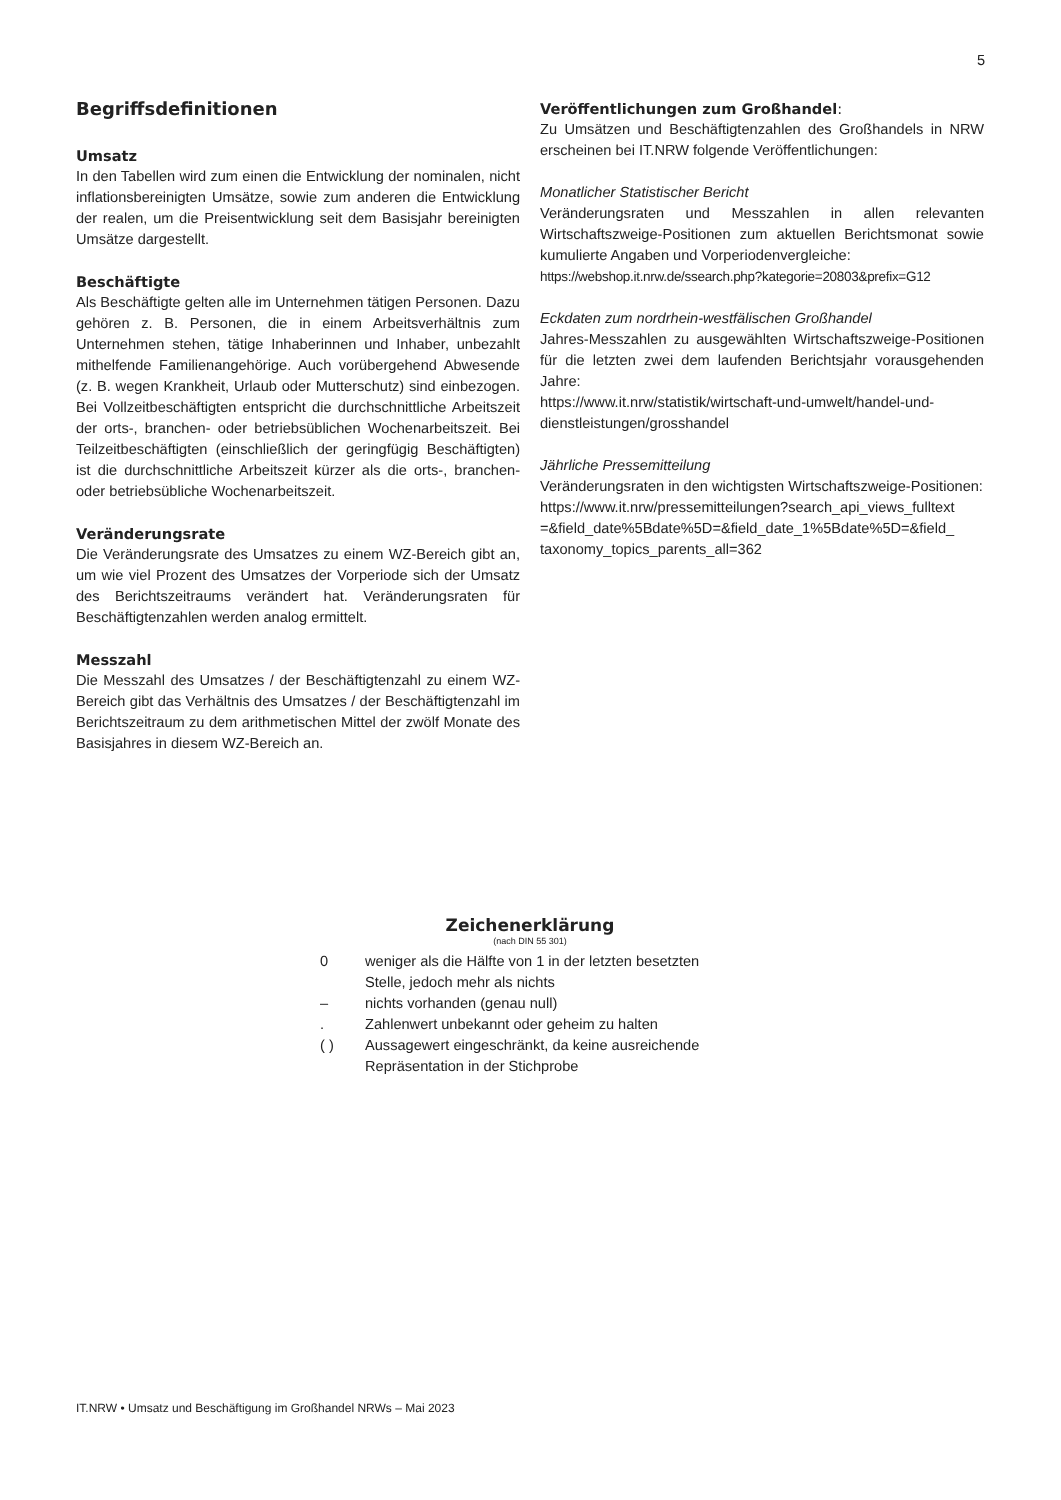5
Begriffsdefinitionen
Umsatz
In den Tabellen wird zum einen die Entwicklung der nominalen, nicht inflationsbereinigten Umsätze, sowie zum anderen die Entwicklung der realen, um die Preisentwicklung seit dem Basisjahr bereinigten Umsätze dargestellt.
Beschäftigte
Als Beschäftigte gelten alle im Unternehmen tätigen Personen. Dazu gehören z. B. Personen, die in einem Arbeitsverhältnis zum Unternehmen stehen, tätige Inhaberinnen und Inhaber, unbezahlt mithelfende Familienangehörige. Auch vorübergehend Abwesende (z. B. wegen Krankheit, Urlaub oder Mutterschutz) sind einbezogen. Bei Vollzeitbeschäftigten entspricht die durchschnittliche Arbeitszeit der orts-, branchen- oder betriebsüblichen Wochenarbeitszeit. Bei Teilzeitbeschäftigten (einschließlich der geringfügig Beschäftigten) ist die durchschnittliche Arbeitszeit kürzer als die orts-, branchen- oder betriebsübliche Wochenarbeitszeit.
Veränderungsrate
Die Veränderungsrate des Umsatzes zu einem WZ-Bereich gibt an, um wie viel Prozent des Umsatzes der Vorperiode sich der Umsatz des Berichtszeitraums verändert hat. Veränderungsraten für Beschäftigtenzahlen werden analog ermittelt.
Messzahl
Die Messzahl des Umsatzes / der Beschäftigtenzahl zu einem WZ-Bereich gibt das Verhältnis des Umsatzes / der Beschäftigtenzahl im Berichtszeitraum zu dem arithmetischen Mittel der zwölf Monate des Basisjahres in diesem WZ-Bereich an.
Veröffentlichungen zum Großhandel:
Zu Umsätzen und Beschäftigtenzahlen des Großhandels in NRW erscheinen bei IT.NRW folgende Veröffentlichungen:
Monatlicher Statistischer Bericht
Veränderungsraten und Messzahlen in allen relevanten Wirtschaftszweige-Positionen zum aktuellen Berichtsmonat sowie kumulierte Angaben und Vorperiodenvergleiche:
https://webshop.it.nrw.de/ssearch.php?kategorie=20803&prefix=G12
Eckdaten zum nordrhein-westfälischen Großhandel
Jahres-Messzahlen zu ausgewählten Wirtschaftszweige-Positionen für die letzten zwei dem laufenden Berichtsjahr vorausgehenden Jahre:
https://www.it.nrw/statistik/wirtschaft-und-umwelt/handel-und-dienstleistungen/grosshandel
Jährliche Pressemitteilung
Veränderungsraten in den wichtigsten Wirtschaftszweige-Positionen:
https://www.it.nrw/pressemitteilungen?search_api_views_fulltext =&field_date%5Bdate%5D=&field_date_1%5Bdate%5D=&field_ taxonomy_topics_parents_all=362
Zeichenerklärung
(nach DIN 55 301)
0 weniger als die Hälfte von 1 in der letzten besetzten Stelle, jedoch mehr als nichts
– nichts vorhanden (genau null)
. Zahlenwert unbekannt oder geheim zu halten
( ) Aussagewert eingeschränkt, da keine ausreichende Repräsentation in der Stichprobe
IT.NRW • Umsatz und Beschäftigung im Großhandel NRWs – Mai 2023